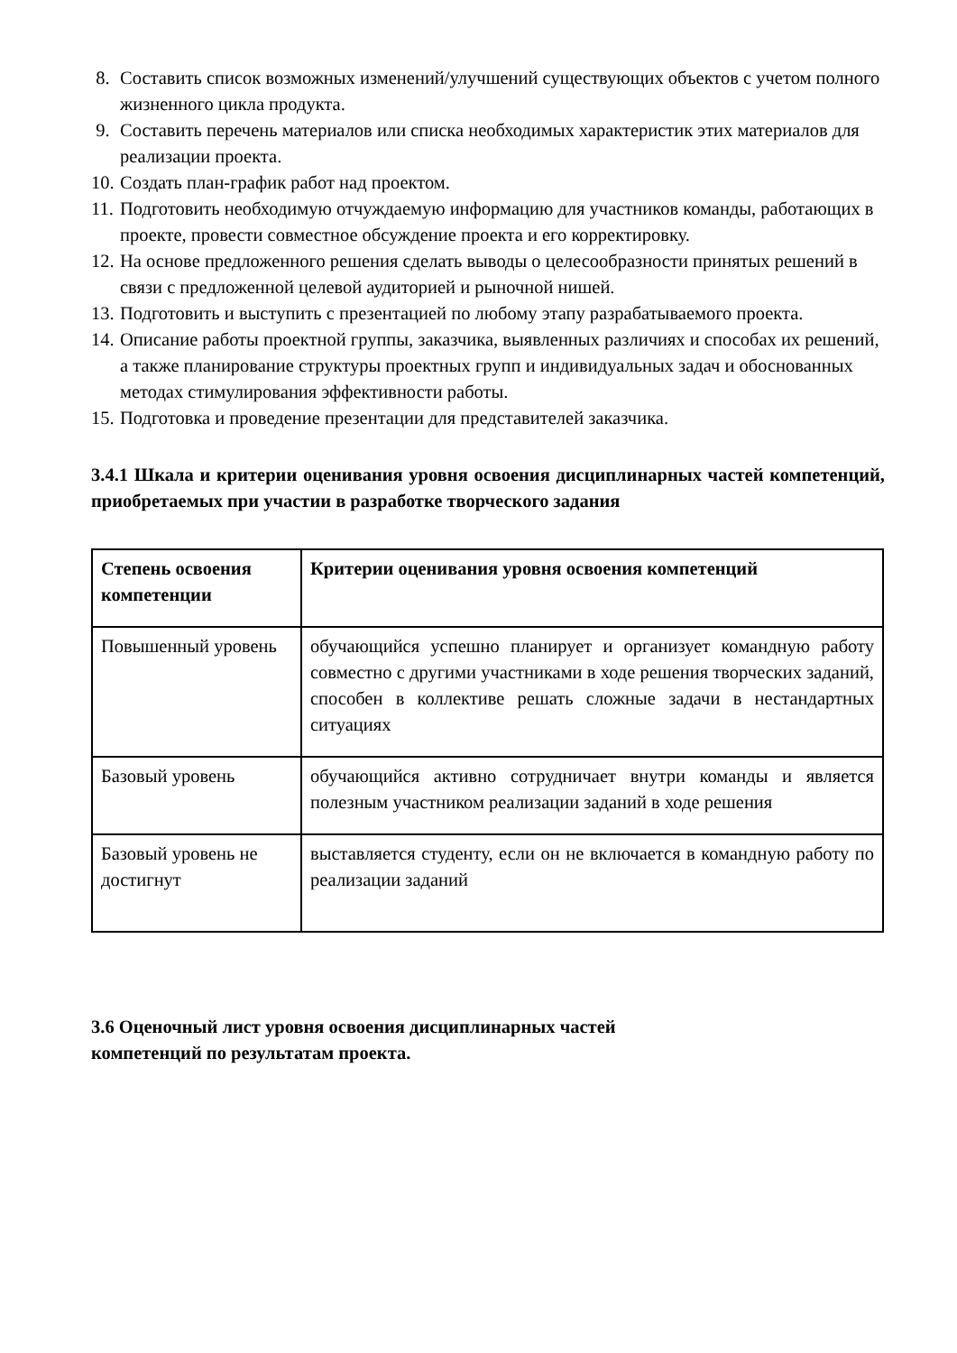8. Составить список возможных изменений/улучшений существующих объектов с учетом полного жизненного цикла продукта.
9. Составить перечень материалов или списка необходимых характеристик этих материалов для реализации проекта.
10. Создать план-график работ над проектом.
11. Подготовить необходимую отчуждаемую информацию для участников команды, работающих в проекте, провести совместное обсуждение проекта и его корректировку.
12. На основе предложенного решения сделать выводы о целесообразности принятых решений в связи с предложенной целевой аудиторией и рыночной нишей.
13. Подготовить и выступить с презентацией по любому этапу разрабатываемого проекта.
14. Описание работы проектной группы, заказчика, выявленных различиях и способах их решений, а также планирование структуры проектных групп и индивидуальных задач и обоснованных методах стимулирования эффективности работы.
15. Подготовка и проведение презентации для представителей заказчика.
3.4.1 Шкала и критерии оценивания уровня освоения дисциплинарных частей компетенций, приобретаемых при участии в разработке творческого задания
| Степень освоения компетенции | Критерии оценивания уровня освоения компетенций |
| --- | --- |
| Повышенный уровень | обучающийся успешно планирует и организует командную работу совместно с другими участниками в ходе решения творческих заданий, способен в коллективе решать сложные задачи в нестандартных ситуациях |
| Базовый уровень | обучающийся активно сотрудничает внутри команды и является полезным участником реализации заданий в ходе решения |
| Базовый уровень не достигнут | выставляется студенту, если он не включается в командную работу по реализации заданий |
3.6 Оценочный лист уровня освоения дисциплинарных частей
компетенций по результатам проекта.